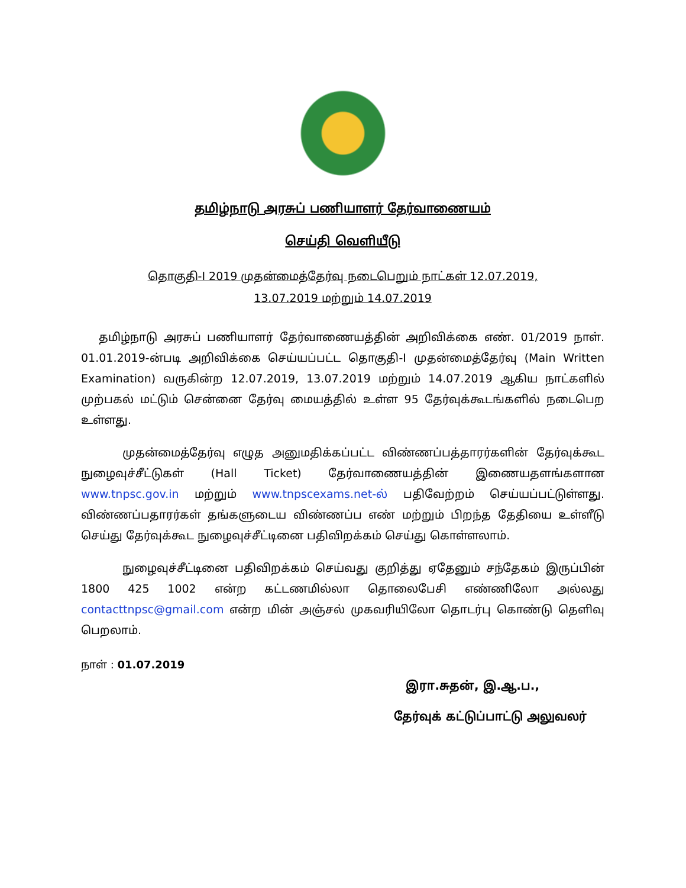தமிழ்நாடு அரசுப் பணியாளர் தேர்வாணையம்
செய்தி வெளியீடு
தொகுதி-I 2019 முதன்மைத்தேர்வு நடைபெறும் நாட்கள் 12.07.2019,
13.07.2019 மற்றும் 14.07.2019
தமிழ்நாடு அரசுப் பணியாளர் தேர்வாணையத்தின் அறிவிக்கை எண். 01/2019 நாள். 01.01.2019-ன்படி அறிவிக்கை செய்யப்பட்ட தொகுதி-I முதன்மைத்தேர்வு (Main Written Examination) வருகின்ற 12.07.2019, 13.07.2019 மற்றும் 14.07.2019 ஆகிய நாட்களில் முற்பகல் மட்டும் சென்னை தேர்வு மையத்தில் உள்ள 95 தேர்வுக்கூடங்களில் நடைபெற உள்ளது.
முதன்மைத்தேர்வு எழுத அனுமதிக்கப்பட்ட விண்ணப்பத்தாரர்களின் தேர்வுக்கூட நுழைவுச்சீட்டுகள் (Hall Ticket) தேர்வாணையத்தின் இணையதளங்களான www.tnpsc.gov.in மற்றும் www.tnpscexams.net-ல் பதிவேற்றம் செய்யப்பட்டுள்ளது. விண்ணப்பதாரர்கள் தங்களுடைய விண்ணப்ப எண் மற்றும் பிறந்த தேதியை உள்ளீடு செய்து தேர்வுக்கூட நுழைவுச்சீட்டினை பதிவிறக்கம் செய்து கொள்ளலாம்.
நுழைவுச்சீட்டினை பதிவிறக்கம் செய்வது குறித்து ஏதேனும் சந்தேகம் இருப்பின் 1800 425 1002 என்ற கட்டணமில்லா தொலைபேசி எண்ணிலோ அல்லது contacttnpsc@gmail.com என்ற மின் அஞ்சல் முகவரியிலோ தொடர்பு கொண்டு தெளிவு பெறலாம்.
நாள் : 01.07.2019
இரா.சுதன், இ.ஆ.ப.,
தேர்வுக் கட்டுப்பாட்டு அலுவலர்